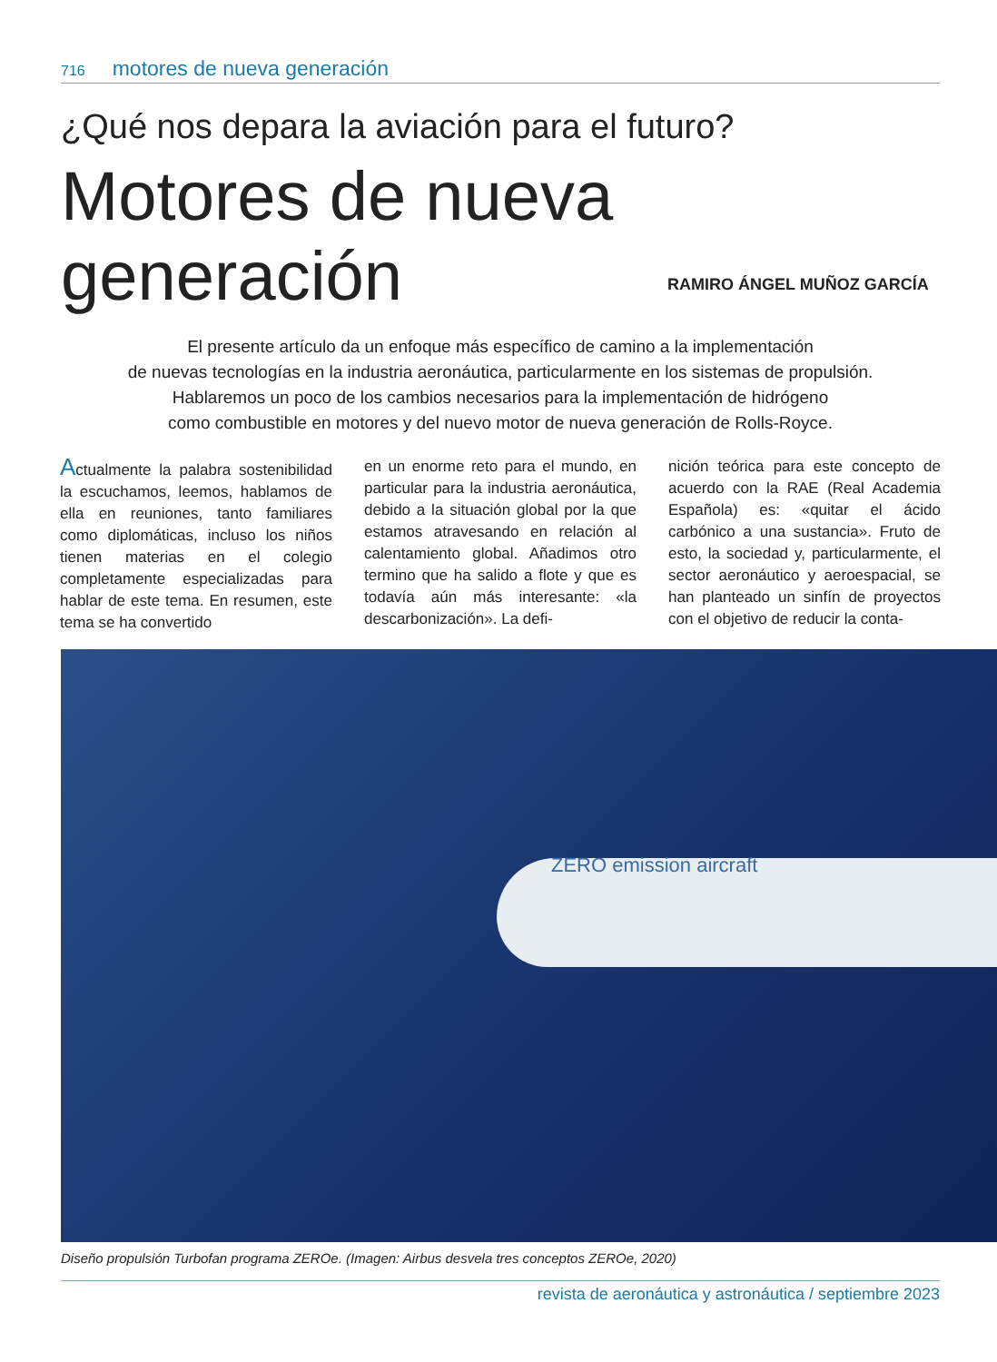716 motores de nueva generación
¿Qué nos depara la aviación para el futuro?
Motores de nueva generación
RAMIRO ÁNGEL MUÑOZ GARCÍA
El presente artículo da un enfoque más específico de camino a la implementación
de nuevas tecnologías en la industria aeronáutica, particularmente en los sistemas de propulsión.
Hablaremos un poco de los cambios necesarios para la implementación de hidrógeno
como combustible en motores y del nuevo motor de nueva generación de Rolls-Royce.
Actualmente la palabra sostenibilidad la escuchamos, leemos, hablamos de ella en reuniones, tanto familiares como diplomáticas, incluso los niños tienen materias en el colegio completamente especializadas para hablar de este tema. En resumen, este tema se ha convertido
en un enorme reto para el mundo, en particular para la industria aeronáutica, debido a la situación global por la que estamos atravesando en relación al calentamiento global. Añadimos otro termino que ha salido a flote y que es todavía aún más interesante: «la descarbonización». La defi-
nición teórica para este concepto de acuerdo con la RAE (Real Academia Española) es: «quitar el ácido carbónico a una sustancia». Fruto de esto, la sociedad y, particularmente, el sector aeronáutico y aeroespacial, se han planteado un sinfín de proyectos con el objetivo de reducir la conta-
ZERO emission aircraft
Diseño propulsión Turbofan programa ZEROe. (Imagen: Airbus desvela tres conceptos ZEROe, 2020)
revista de aeronáutica y astronáutica / septiembre 2023